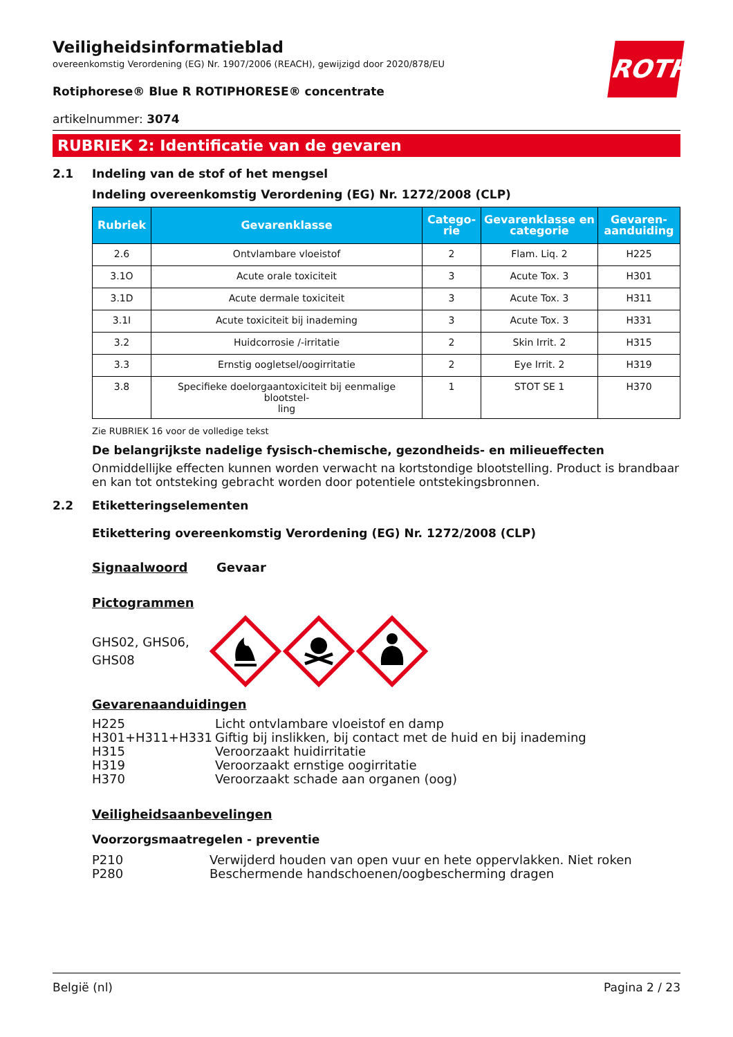ROTH
Veiligheidsinformatieblad
overeenkomstig Verordening (EG) Nr. 1907/2006 (REACH), gewijzigd door 2020/878/EU
Rotiphorese® Blue R ROTIPHORESE® concentrate
artikelnummer: 3074
RUBRIEK 2: Identificatie van de gevaren
2.1 Indeling van de stof of het mengsel
Indeling overeenkomstig Verordening (EG) Nr. 1272/2008 (CLP)
| Rubriek | Gevarenklasse | Catego- rie | Gevarenklasse en categorie | Gevaren- aanduiding |
| --- | --- | --- | --- | --- |
| 2.6 | Ontvlambare vloeistof | 2 | Flam. Liq. 2 | H225 |
| 3.1O | Acute orale toxiciteit | 3 | Acute Tox. 3 | H301 |
| 3.1D | Acute dermale toxiciteit | 3 | Acute Tox. 3 | H311 |
| 3.1I | Acute toxiciteit bij inademing | 3 | Acute Tox. 3 | H331 |
| 3.2 | Huidcorrosie /-irritatie | 2 | Skin Irrit. 2 | H315 |
| 3.3 | Ernstig oogletsel/oogirritatie | 2 | Eye Irrit. 2 | H319 |
| 3.8 | Specifieke doelorgaantoxiciteit bij eenmalige blootstel- ling | 1 | STOT SE 1 | H370 |
Zie RUBRIEK 16 voor de volledige tekst
De belangrijkste nadelige fysisch-chemische, gezondheids- en milieueffecten
Onmiddellijke effecten kunnen worden verwacht na kortstondige blootstelling. Product is brandbaar en kan tot ontsteking gebracht worden door potentiele ontstekingsbronnen.
2.2 Etiketteringselementen
Etikettering overeenkomstig Verordening (EG) Nr. 1272/2008 (CLP)
Signaalwoord Gevaar
Pictogrammen
GHS02, GHS06, GHS08
Gevarenaanduidingen
H225 Licht ontvlambare vloeistof en damp
H301+H311+H331 Giftig bij inslikken, bij contact met de huid en bij inademing
H315 Veroorzaakt huidirritatie
H319 Veroorzaakt ernstige oogirritatie
H370 Veroorzaakt schade aan organen (oog)
Veiligheidsaanbevelingen
Voorzorgsmaatregelen - preventie
P210 Verwijderd houden van open vuur en hete oppervlakken. Niet roken
P280 Beschermende handschoenen/oogbescherming dragen
België (nl) Pagina 2 / 23